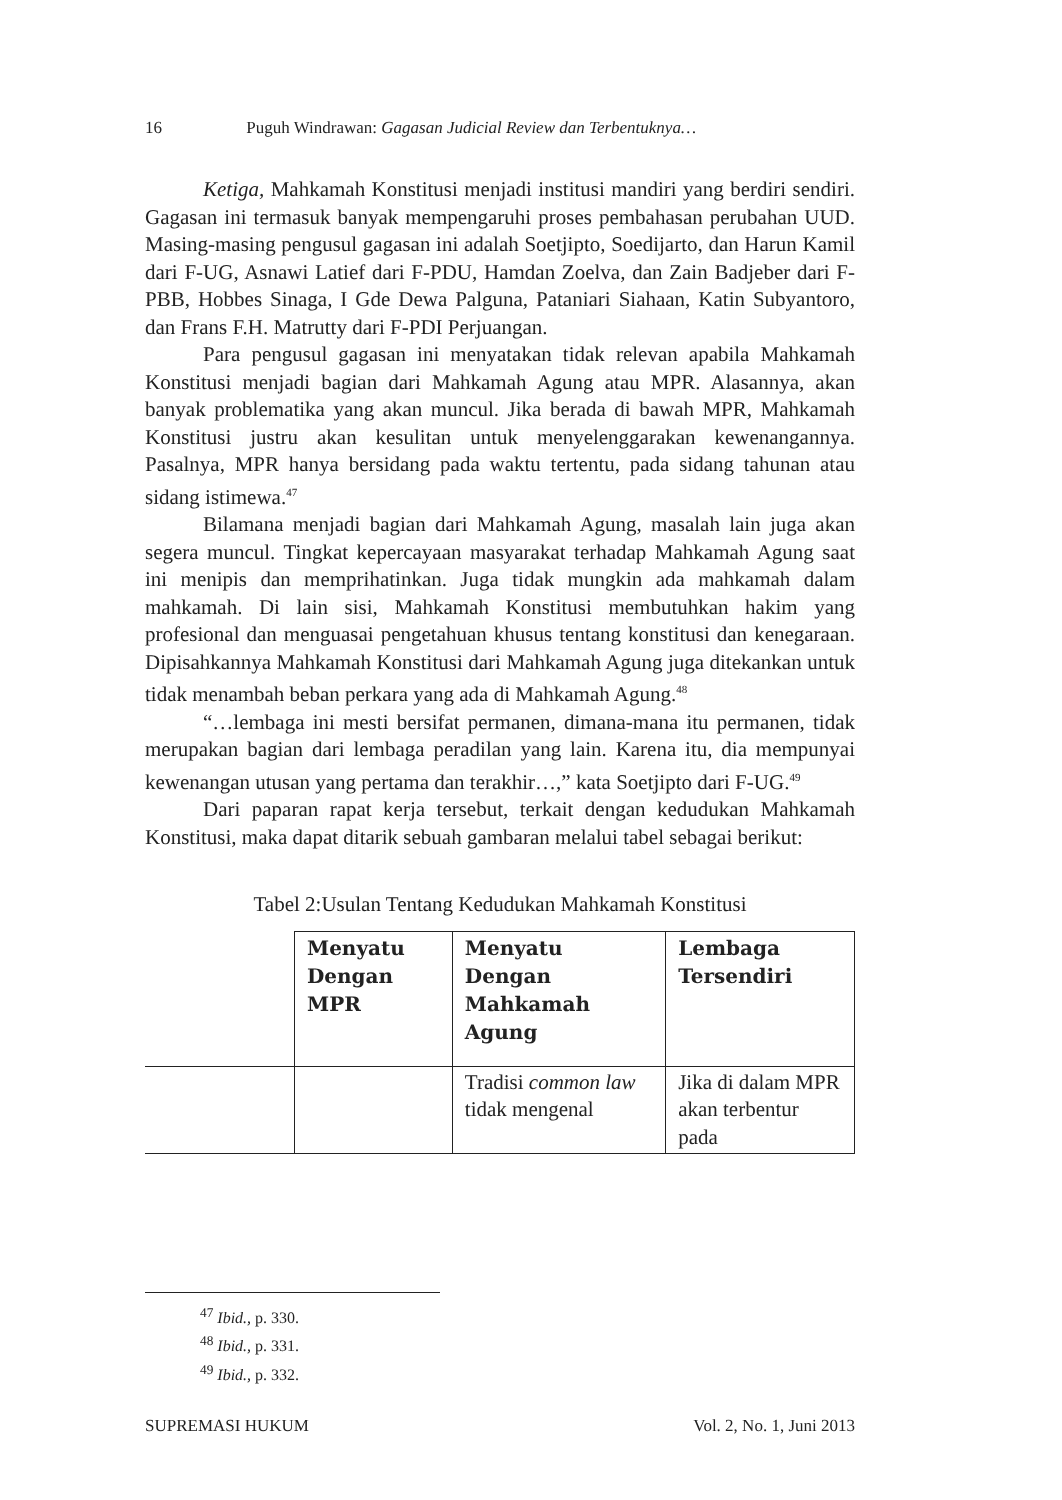16 Puguh Windrawan: Gagasan Judicial Review dan Terbentuknya…
Ketiga, Mahkamah Konstitusi menjadi institusi mandiri yang berdiri sendiri. Gagasan ini termasuk banyak mempengaruhi proses pembahasan perubahan UUD. Masing-masing pengusul gagasan ini adalah Soetjipto, Soedijarto, dan Harun Kamil dari F-UG, Asnawi Latief dari F-PDU, Hamdan Zoelva, dan Zain Badjeber dari F-PBB, Hobbes Sinaga, I Gde Dewa Palguna, Pataniari Siahaan, Katin Subyantoro, dan Frans F.H. Matrutty dari F-PDI Perjuangan.
Para pengusul gagasan ini menyatakan tidak relevan apabila Mahkamah Konstitusi menjadi bagian dari Mahkamah Agung atau MPR. Alasannya, akan banyak problematika yang akan muncul. Jika berada di bawah MPR, Mahkamah Konstitusi justru akan kesulitan untuk menyelenggarakan kewenangannya. Pasalnya, MPR hanya bersidang pada waktu tertentu, pada sidang tahunan atau sidang istimewa.<sup>47</sup>
Bilamana menjadi bagian dari Mahkamah Agung, masalah lain juga akan segera muncul. Tingkat kepercayaan masyarakat terhadap Mahkamah Agung saat ini menipis dan memprihatinkan. Juga tidak mungkin ada mahkamah dalam mahkamah. Di lain sisi, Mahkamah Konstitusi membutuhkan hakim yang profesional dan menguasai pengetahuan khusus tentang konstitusi dan kenegaraan. Dipisahkannya Mahkamah Konstitusi dari Mahkamah Agung juga ditekankan untuk tidak menambah beban perkara yang ada di Mahkamah Agung.<sup>48</sup>
“…lembaga ini mesti bersifat permanen, dimana-mana itu permanen, tidak merupakan bagian dari lembaga peradilan yang lain. Karena itu, dia mempunyai kewenangan utusan yang pertama dan terakhir…,” kata Soetjipto dari F-UG.<sup>49</sup>
Dari paparan rapat kerja tersebut, terkait dengan kedudukan Mahkamah Konstitusi, maka dapat ditarik sebuah gambaran melalui tabel sebagai berikut:
Tabel 2:Usulan Tentang Kedudukan Mahkamah Konstitusi
| | Menyatu Dengan MPR | Menyatu Dengan Mahkamah Agung | Lembaga Tersendiri |
| --- | --- | --- | --- |
| | | Tradisi common law tidak mengenal | Jika di dalam MPR akan terbentur pada |
<sup>47</sup> Ibid., p. 330.
<sup>48</sup> Ibid., p. 331.
<sup>49</sup> Ibid., p. 332.
SUPREMASI HUKUM Vol. 2, No. 1, Juni 2013